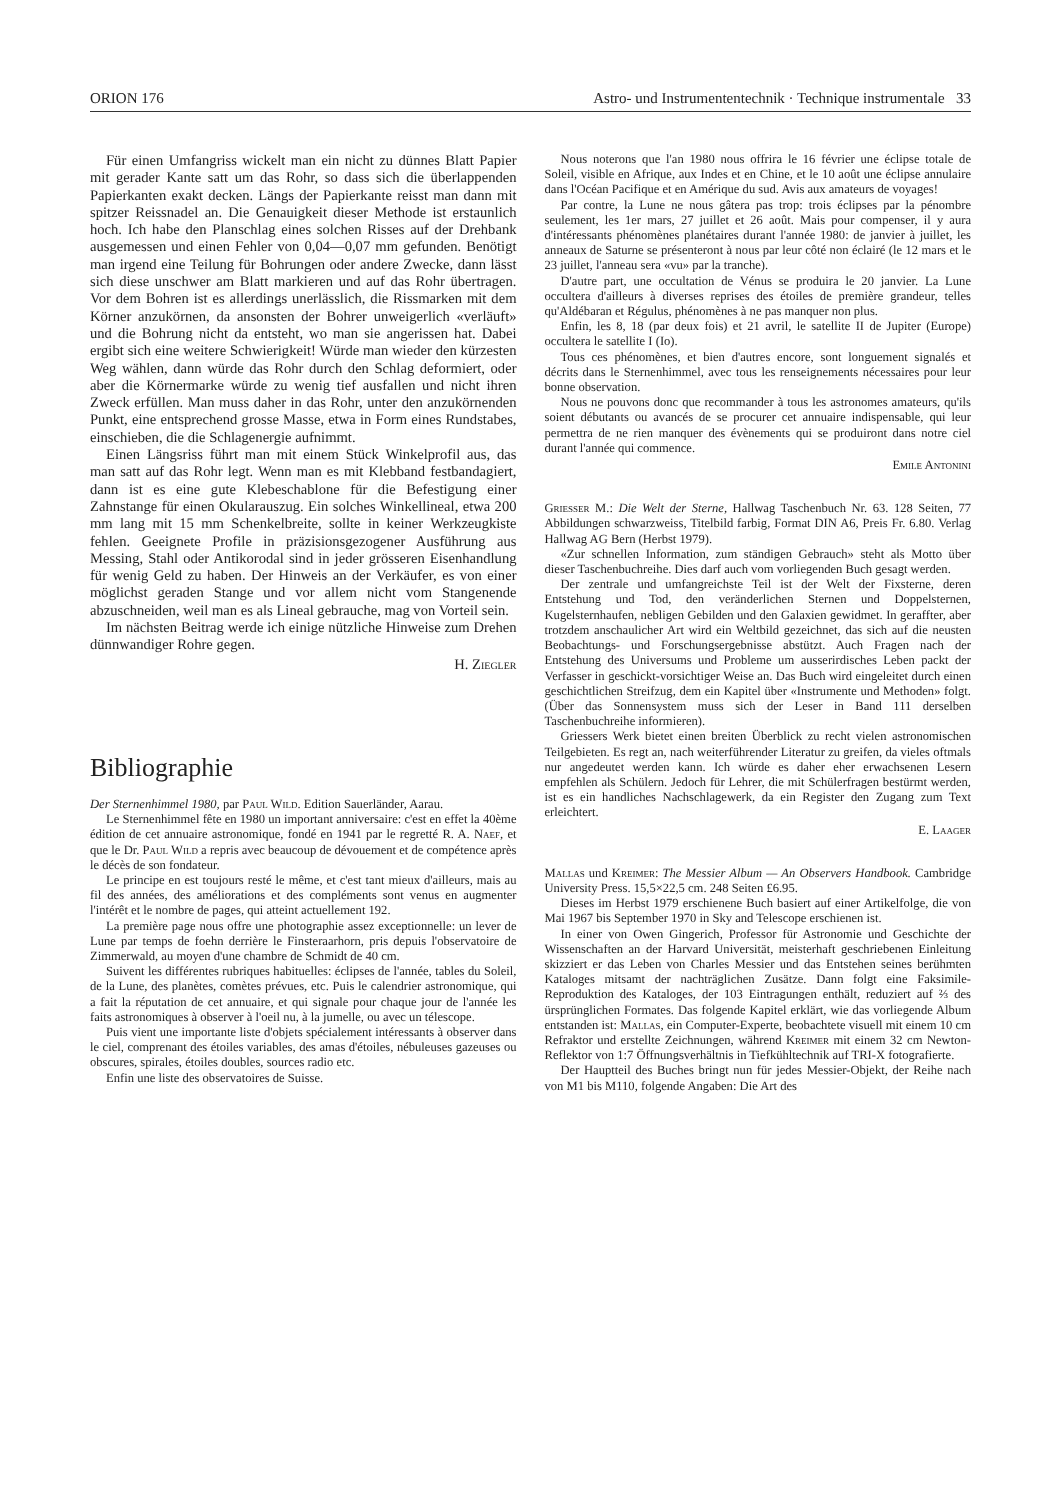ORION 176 Astro- und Instrumententechnik · Technique instrumentale 33
Für einen Umfangriss wickelt man ein nicht zu dünnes Blatt Papier mit gerader Kante satt um das Rohr, so dass sich die überlappenden Papierkanten exakt decken. Längs der Papierkante reisst man dann mit spitzer Reissnadel an. Die Genauigkeit dieser Methode ist erstaunlich hoch. Ich habe den Planschlag eines solchen Risses auf der Drehbank ausgemessen und einen Fehler von 0,04—0,07 mm gefunden. Benötigt man irgend eine Teilung für Bohrungen oder andere Zwecke, dann lässt sich diese unschwer am Blatt markieren und auf das Rohr übertragen. Vor dem Bohren ist es allerdings unerlässlich, die Rissmarken mit dem Körner anzukörnen, da ansonsten der Bohrer unweigerlich «verläuft» und die Bohrung nicht da entsteht, wo man sie angerissen hat. Dabei ergibt sich eine weitere Schwierigkeit! Würde man wieder den kürzesten Weg wählen, dann würde das Rohr durch den Schlag deformiert, oder aber die Körnermarke würde zu wenig tief ausfallen und nicht ihren Zweck erfüllen. Man muss daher in das Rohr, unter den anzukörnenden Punkt, eine entsprechend grosse Masse, etwa in Form eines Rundstabes, einschieben, die die Schlagenergie aufnimmt.
Einen Längsriss führt man mit einem Stück Winkelprofil aus, das man satt auf das Rohr legt. Wenn man es mit Klebband festbandagiert, dann ist es eine gute Klebeschablone für die Befestigung einer Zahnstange für einen Okularauszug. Ein solches Winkellineal, etwa 200 mm lang mit 15 mm Schenkelbreite, sollte in keiner Werkzeugkiste fehlen. Geeignete Profile in präzisionsgezogener Ausführung aus Messing, Stahl oder Antikorodal sind in jeder grösseren Eisenhandlung für wenig Geld zu haben. Der Hinweis an der Verkäufer, es von einer möglichst geraden Stange und vor allem nicht vom Stangenende abzuschneiden, weil man es als Lineal gebrauche, mag von Vorteil sein.
Im nächsten Beitrag werde ich einige nützliche Hinweise zum Drehen dünnwandiger Rohre gegen.
H. Ziegler
Bibliographie
Der Sternenhimmel 1980, par Paul Wild. Edition Sauerländer, Aarau.
Le Sternenhimmel fête en 1980 un important anniversaire: c'est en effet la 40ème édition de cet annuaire astronomique, fondé en 1941 par le regretté R. A. Naef, et que le Dr. Paul Wild a repris avec beaucoup de dévouement et de compétence après le décès de son fondateur.
Le principe en est toujours resté le même, et c'est tant mieux d'ailleurs, mais au fil des années, des améliorations et des compléments sont venus en augmenter l'intérêt et le nombre de pages, qui atteint actuellement 192.
La première page nous offre une photographie assez exceptionnelle: un lever de Lune par temps de foehn derrière le Finsteraarhorn, pris depuis l'observatoire de Zimmerwald, au moyen d'une chambre de Schmidt de 40 cm.
Suivent les différentes rubriques habituelles: éclipses de l'année, tables du Soleil, de la Lune, des planètes, comètes prévues, etc. Puis le calendrier astronomique, qui a fait la réputation de cet annuaire, et qui signale pour chaque jour de l'année les faits astronomiques à observer à l'oeil nu, à la jumelle, ou avec un télescope.
Puis vient une importante liste d'objets spécialement intéressants à observer dans le ciel, comprenant des étoiles variables, des amas d'étoiles, nébuleuses gazeuses ou obscures, spirales, étoiles doubles, sources radio etc.
Enfin une liste des observatoires de Suisse.
Nous noterons que l'an 1980 nous offrira le 16 février une éclipse totale de Soleil, visible en Afrique, aux Indes et en Chine, et le 10 août une éclipse annulaire dans l'Océan Pacifique et en Amérique du sud. Avis aux amateurs de voyages!
Par contre, la Lune ne nous gâtera pas trop: trois éclipses par la pénombre seulement, les 1er mars, 27 juillet et 26 août. Mais pour compenser, il y aura d'intéressants phénomènes planétaires durant l'année 1980: de janvier à juillet, les anneaux de Saturne se présenteront à nous par leur côté non éclairé (le 12 mars et le 23 juillet, l'anneau sera «vu» par la tranche).
D'autre part, une occultation de Vénus se produira le 20 janvier. La Lune occultera d'ailleurs à diverses reprises des étoiles de première grandeur, telles qu'Aldébaran et Régulus, phénomènes à ne pas manquer non plus.
Enfin, les 8, 18 (par deux fois) et 21 avril, le satellite II de Jupiter (Europe) occultera le satellite I (Io).
Tous ces phénomènes, et bien d'autres encore, sont longuement signalés et décrits dans le Sternenhimmel, avec tous les renseignements nécessaires pour leur bonne observation.
Nous ne pouvons donc que recommander à tous les astronomes amateurs, qu'ils soient débutants ou avancés de se procurer cet annuaire indispensable, qui leur permettra de ne rien manquer des évènements qui se produiront dans notre ciel durant l'année qui commence.
Emile Antonini
Griesser M.: Die Welt der Sterne, Hallwag Taschenbuch Nr. 63. 128 Seiten, 77 Abbildungen schwarzweiss, Titelbild farbig, Format DIN A6, Preis Fr. 6.80. Verlag Hallwag AG Bern (Herbst 1979).
«Zur schnellen Information, zum ständigen Gebrauch» steht als Motto über dieser Taschenbuchreihe. Dies darf auch vom vorliegenden Buch gesagt werden.
Der zentrale und umfangreichste Teil ist der Welt der Fixsterne, deren Entstehung und Tod, den veränderlichen Sternen und Doppelsternen, Kugelsternhaufen, nebligen Gebilden und den Galaxien gewidmet. In geraffter, aber trotzdem anschaulicher Art wird ein Weltbild gezeichnet, das sich auf die neusten Beobachtungs- und Forschungsergebnisse abstützt. Auch Fragen nach der Entstehung des Universums und Probleme um ausserirdisches Leben packt der Verfasser in geschickt-vorsichtiger Weise an. Das Buch wird eingeleitet durch einen geschichtlichen Streifzug, dem ein Kapitel über «Instrumente und Methoden» folgt. (Über das Sonnensystem muss sich der Leser in Band 111 derselben Taschenbuchreihe informieren).
Griessers Werk bietet einen breiten Überblick zu recht vielen astronomischen Teilgebieten. Es regt an, nach weiterführender Literatur zu greifen, da vieles oftmals nur angedeutet werden kann. Ich würde es daher eher erwachsenen Lesern empfehlen als Schülern. Jedoch für Lehrer, die mit Schülerfragen bestürmt werden, ist es ein handliches Nachschlagewerk, da ein Register den Zugang zum Text erleichtert.
E. Laager
Mallas und Kreimer: The Messier Album — An Observers Handbook. Cambridge University Press. 15,5×22,5 cm. 248 Seiten £6.95.
Dieses im Herbst 1979 erschienene Buch basiert auf einer Artikelfolge, die von Mai 1967 bis September 1970 in Sky and Telescope erschienen ist.
In einer von Owen Gingerich, Professor für Astronomie und Geschichte der Wissenschaften an der Harvard Universität, meisterhaft geschriebenen Einleitung skizziert er das Leben von Charles Messier und das Entstehen seines berühmten Kataloges mitsamt der nachträglichen Zusätze. Dann folgt eine Faksimile-Reproduktion des Kataloges, der 103 Eintragungen enthält, reduziert auf ⅔ des ürsprünglichen Formates. Das folgende Kapitel erklärt, wie das vorliegende Album entstanden ist: Mallas, ein Computer-Experte, beobachtete visuell mit einem 10 cm Refraktor und erstellte Zeichnungen, während Kreimer mit einem 32 cm Newton-Reflektor von 1:7 Öffnungsverhältnis in Tiefkühltechnik auf TRI-X fotografierte.
Der Hauptteil des Buches bringt nun für jedes Messier-Objekt, der Reihe nach von M1 bis M110, folgende Angaben: Die Art des